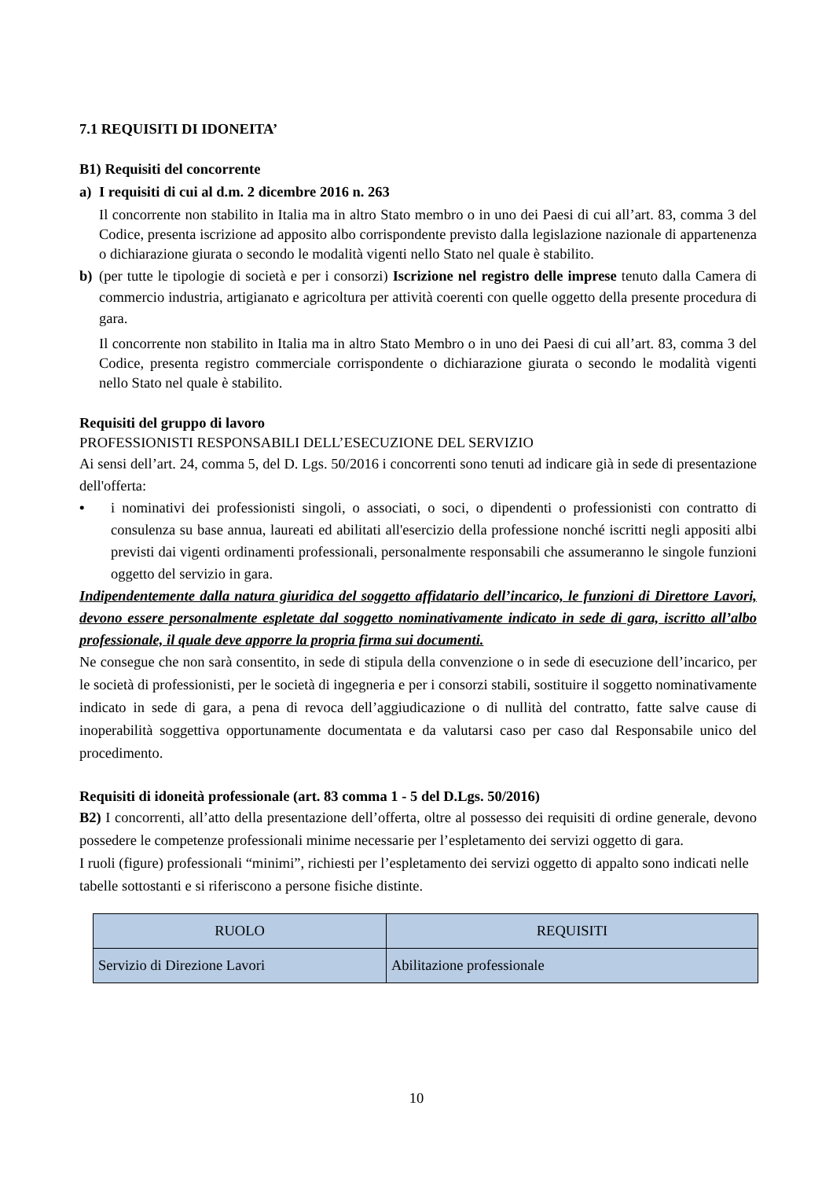7.1 REQUISITI DI IDONEITA’
B1) Requisiti del concorrente
a) I requisiti di cui al d.m. 2 dicembre 2016 n. 263
Il concorrente non stabilito in Italia ma in altro Stato membro o in uno dei Paesi di cui all’art. 83, comma 3 del Codice, presenta iscrizione ad apposito albo corrispondente previsto dalla legislazione nazionale di appartenenza o dichiarazione giurata o secondo le modalità vigenti nello Stato nel quale è stabilito.
b) (per tutte le tipologie di società e per i consorzi) Iscrizione nel registro delle imprese tenuto dalla Camera di commercio industria, artigianato e agricoltura per attività coerenti con quelle oggetto della presente procedura di gara.
Il concorrente non stabilito in Italia ma in altro Stato Membro o in uno dei Paesi di cui all’art. 83, comma 3 del Codice, presenta registro commerciale corrispondente o dichiarazione giurata o secondo le modalità vigenti nello Stato nel quale è stabilito.
Requisiti del gruppo di lavoro
PROFESSIONISTI RESPONSABILI DELL’ESECUZIONE DEL SERVIZIO
Ai sensi dell’art. 24, comma 5, del D. Lgs. 50/2016 i concorrenti sono tenuti ad indicare già in sede di presentazione dell'offerta:
• i nominativi dei professionisti singoli, o associati, o soci, o dipendenti o professionisti con contratto di consulenza su base annua, laureati ed abilitati all'esercizio della professione nonché iscritti negli appositi albi previsti dai vigenti ordinamenti professionali, personalmente responsabili che assumeranno le singole funzioni oggetto del servizio in gara.
Indipendentemente dalla natura giuridica del soggetto affidatario dell’incarico, le funzioni di Direttore Lavori, devono essere personalmente espletate dal soggetto nominativamente indicato in sede di gara, iscritto all’albo professionale, il quale deve apporre la propria firma sui documenti.
Ne consegue che non sarà consentito, in sede di stipula della convenzione o in sede di esecuzione dell’incarico, per le società di professionisti, per le società di ingegneria e per i consorzi stabili, sostituire il soggetto nominativamente indicato in sede di gara, a pena di revoca dell’aggiudicazione o di nullità del contratto, fatte salve cause di inoperabilità soggettiva opportunamente documentata e da valutarsi caso per caso dal Responsabile unico del procedimento.
Requisiti di idoneità professionale (art. 83 comma 1 - 5 del D.Lgs. 50/2016)
B2) I concorrenti, all’atto della presentazione dell’offerta, oltre al possesso dei requisiti di ordine generale, devono possedere le competenze professionali minime necessarie per l’espletamento dei servizi oggetto di gara.
I ruoli (figure) professionali “minimi”, richiesti per l’espletamento dei servizi oggetto di appalto sono indicati nelle tabelle sottostanti e si riferiscono a persone fisiche distinte.
| RUOLO | REQUISITI |
| --- | --- |
| Servizio di Direzione Lavori | Abilitazione professionale |
10